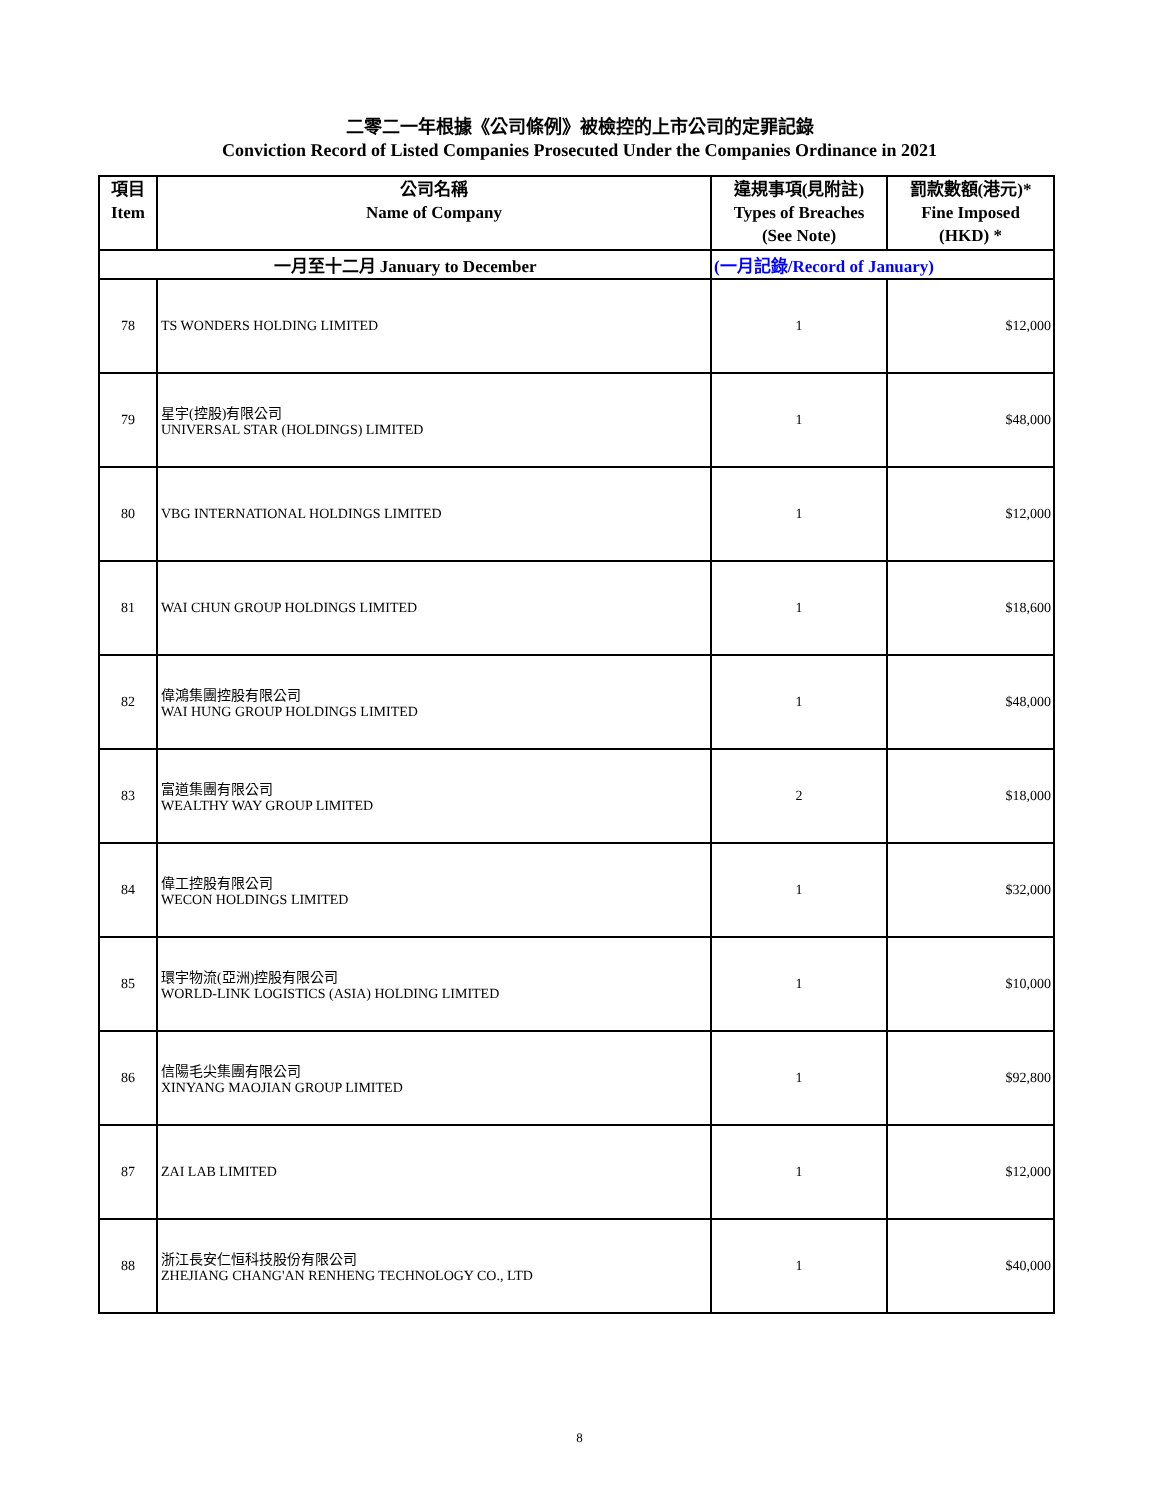二零二一年根據《公司條例》被檢控的上市公司的定罪記錄
Conviction Record of Listed Companies Prosecuted Under the Companies Ordinance in 2021
| 項目 Item | 公司名稱 Name of Company | 違規事項(見附註) Types of Breaches (See Note) | 罰款數額(港元)* Fine Imposed (HKD) * |
| --- | --- | --- | --- |
| 一月至十二月 January to December | | (一月記錄/Record of January) | |
| 78 | TS WONDERS HOLDING LIMITED | 1 | $12,000 |
| 79 | 星宇(控股)有限公司 UNIVERSAL STAR (HOLDINGS) LIMITED | 1 | $48,000 |
| 80 | VBG INTERNATIONAL HOLDINGS LIMITED | 1 | $12,000 |
| 81 | WAI CHUN GROUP HOLDINGS LIMITED | 1 | $18,600 |
| 82 | 偉鴻集團控股有限公司 WAI HUNG GROUP HOLDINGS LIMITED | 1 | $48,000 |
| 83 | 富道集團有限公司 WEALTHY WAY GROUP LIMITED | 2 | $18,000 |
| 84 | 偉工控股有限公司 WECON HOLDINGS LIMITED | 1 | $32,000 |
| 85 | 環宇物流(亞洲)控股有限公司 WORLD-LINK LOGISTICS (ASIA) HOLDING LIMITED | 1 | $10,000 |
| 86 | 信陽毛尖集團有限公司 XINYANG MAOJIAN GROUP LIMITED | 1 | $92,800 |
| 87 | ZAI LAB LIMITED | 1 | $12,000 |
| 88 | 浙江長安仁恒科技股份有限公司 ZHEJIANG CHANG'AN RENHENG TECHNOLOGY CO., LTD | 1 | $40,000 |
8